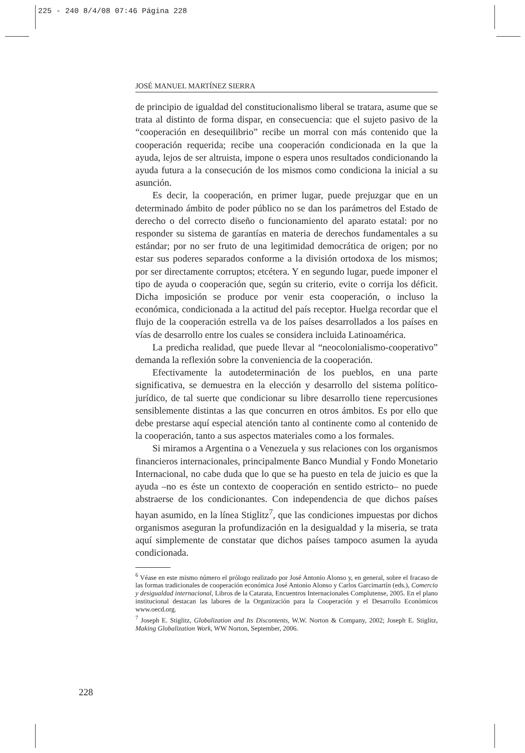225 - 240 8/4/08 07:46 Página 228
JOSÉ MANUEL MARTÍNEZ SIERRA
de principio de igualdad del constitucionalismo liberal se tratara, asume que se trata al distinto de forma dispar, en consecuencia: que el sujeto pasivo de la “cooperación en desequilibrio” recibe un morral con más contenido que la cooperación requerida; recibe una cooperación condicionada en la que la ayuda, lejos de ser altruista, impone o espera unos resultados condicionando la ayuda futura a la consecución de los mismos como condiciona la inicial a su asunción.
Es decir, la cooperación, en primer lugar, puede prejuzgar que en un determinado ámbito de poder público no se dan los parámetros del Estado de derecho o del correcto diseño o funcionamiento del aparato estatal: por no responder su sistema de garantías en materia de derechos fundamentales a su estándar; por no ser fruto de una legitimidad democrática de origen; por no estar sus poderes separados conforme a la división ortodoxa de los mismos; por ser directamente corruptos; etcétera. Y en segundo lugar, puede imponer el tipo de ayuda o cooperación que, según su criterio, evite o corrija los déficit. Dicha imposición se produce por venir esta cooperación, o incluso la económica, condicionada a la actitud del país receptor. Huelga recordar que el flujo de la cooperación estrella va de los países desarrollados a los países en vías de desarrollo entre los cuales se considera incluida Latinoamérica.
La predicha realidad, que puede llevar al “neocolonialismo-cooperativo” demanda la reflexión sobre la conveniencia de la cooperación.
Efectivamente la autodeterminación de los pueblos, en una parte significativa, se demuestra en la elección y desarrollo del sistema político-jurídico, de tal suerte que condicionar su libre desarrollo tiene repercusiones sensiblemente distintas a las que concurren en otros ámbitos. Es por ello que debe prestarse aquí especial atención tanto al continente como al contenido de la cooperación, tanto a sus aspectos materiales como a los formales.
Si miramos a Argentina o a Venezuela y sus relaciones con los organismos financieros internacionales, principalmente Banco Mundial y Fondo Monetario Internacional, no cabe duda que lo que se ha puesto en tela de juicio es que la ayuda –no es éste un contexto de cooperación en sentido estricto– no puede abstraerse de los condicionantes. Con independencia de que dichos países hayan asumido, en la línea Stiglitz<sup>7</sup>, que las condiciones impuestas por dichos organismos aseguran la profundización en la desigualdad y la miseria, se trata aquí simplemente de constatar que dichos países tampoco asumen la ayuda condicionada.
<sup>6</sup> Véase en este mismo número el prólogo realizado por José Antonio Alonso y, en general, sobre el fracaso de las formas tradicionales de cooperación económica José Antonio Alonso y Carlos Garcimartín (eds.), Comercio y desigualdad internacional, Libros de la Catarata, Encuentros Internacionales Complutense, 2005. En el plano institucional destacan las labores de la Organización para la Cooperación y el Desarrollo Económicos www.oecd.org.
<sup>7</sup> Joseph E. Stiglitz, Globalization and Its Discontents, W.W. Norton & Company, 2002; Joseph E. Stiglitz, Making Globalization Work, WW Norton, September, 2006.
228